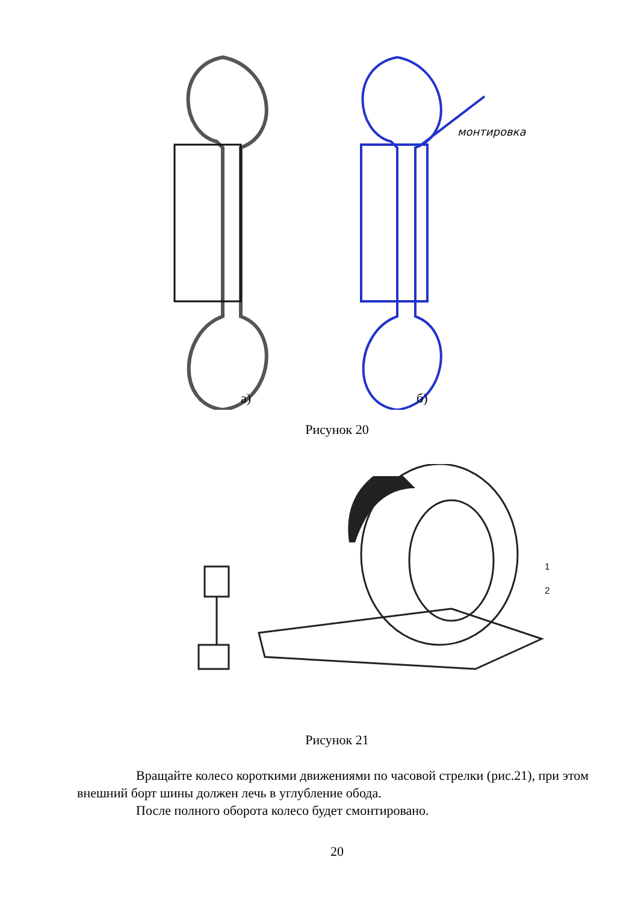монтировка
а) б)
Рисунок 20
1
2
Рисунок 21
Вращайте колесо короткими движениями по часовой стрелки (рис.21), при этом внешний борт шины должен лечь в углубление обода.
После полного оборота колесо будет смонтировано.
20